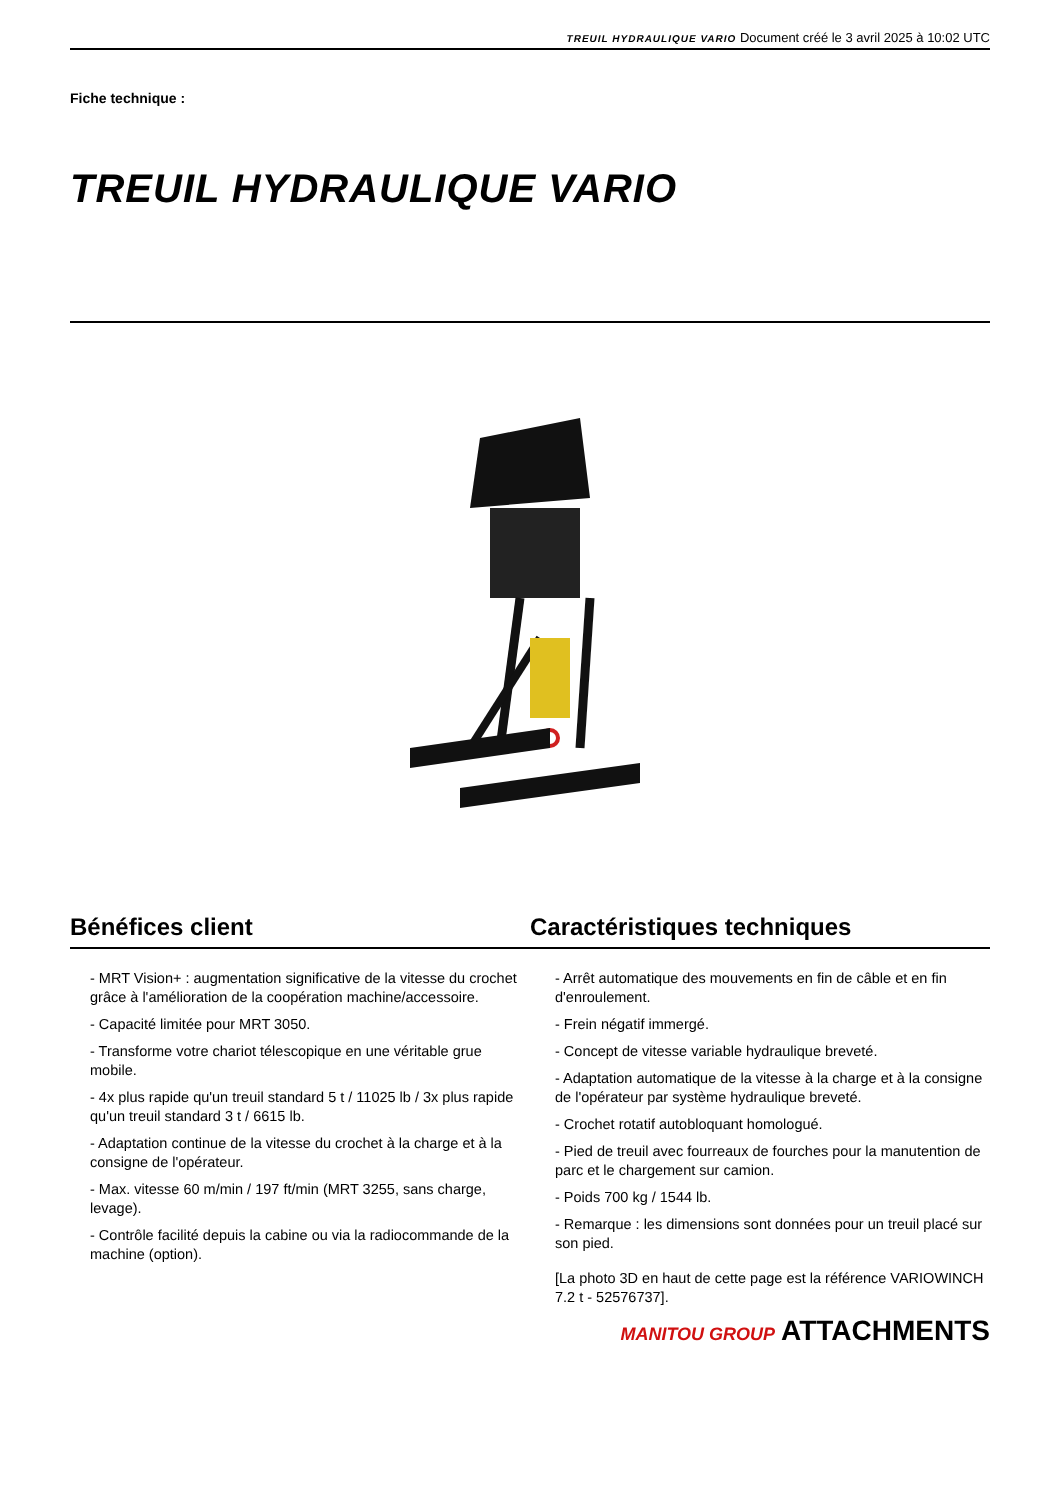TREUIL HYDRAULIQUE VARIO Document créé le 3 avril 2025 à 10:02 UTC
Fiche technique :
TREUIL HYDRAULIQUE VARIO
Bénéfices client Caractéristiques techniques
- MRT Vision+ : augmentation significative de la vitesse du crochet grâce à l'amélioration de la coopération machine/accessoire.
- Capacité limitée pour MRT 3050.
- Transforme votre chariot télescopique en une véritable grue mobile.
- 4x plus rapide qu'un treuil standard 5 t / 11025 lb / 3x plus rapide qu'un treuil standard 3 t / 6615 lb.
- Adaptation continue de la vitesse du crochet à la charge et à la consigne de l'opérateur.
- Max. vitesse 60 m/min / 197 ft/min (MRT 3255, sans charge, levage).
- Contrôle facilité depuis la cabine ou via la radiocommande de la machine (option).
- Arrêt automatique des mouvements en fin de câble et en fin d'enroulement.
- Frein négatif immergé.
- Concept de vitesse variable hydraulique breveté.
- Adaptation automatique de la vitesse à la charge et à la consigne de l'opérateur par système hydraulique breveté.
- Crochet rotatif autobloquant homologué.
- Pied de treuil avec fourreaux de fourches pour la manutention de parc et le chargement sur camion.
- Poids 700 kg / 1544 lb.
- Remarque : les dimensions sont données pour un treuil placé sur son pied.
[La photo 3D en haut de cette page est la référence VARIOWINCH 7.2 t - 52576737].
MANITOU GROUP ATTACHMENTS